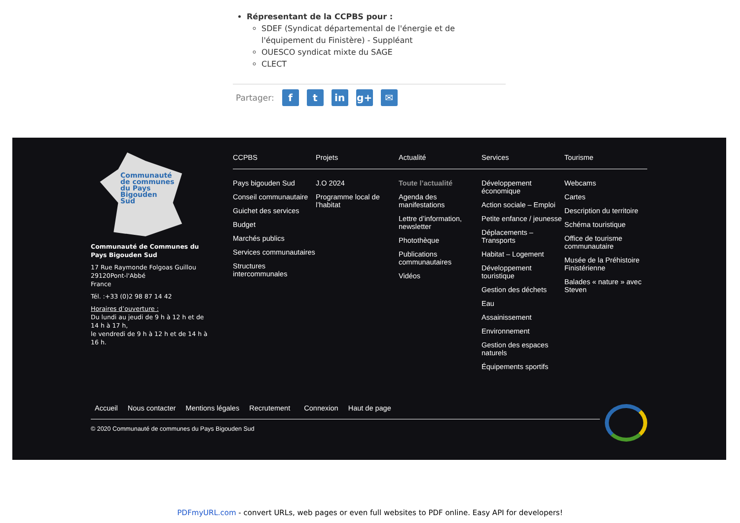Répresentant de la CCPBS pour :
SDEF (Syndicat départemental de l'énergie et de l'équipement du Finistère) - Suppléant
OUESCO syndicat mixte du SAGE
CLECT
Partager: f t in g+ ✉
Communauté
de communes
du Pays
Bigouden
Sud
Communauté de Communes du Pays Bigouden Sud
17 Rue Raymonde Folgoas Guillou
29120Pont-l'Abbé
France
Tél. :+33 (0)2 98 87 14 42
Horaires d’ouverture :
Du lundi au jeudi de 9 h à 12 h et de 14 h à 17 h,
le vendredi de 9 h à 12 h et de 14 h à 16 h.
CCPBS
Pays bigouden Sud
Conseil communautaire
Guichet des services
Budget
Marchés publics
Services communautaires
Structures intercommunales
Projets
J.O 2024
Programme local de l’habitat
Actualité
Toute l’actualité
Agenda des manifestations
Lettre d’information, newsletter
Photothèque
Publications communautaires
Vidéos
Services
Développement économique
Action sociale – Emploi
Petite enfance / jeunesse
Déplacements – Transports
Habitat – Logement
Développement touristique
Gestion des déchets
Eau
Assainissement
Environnement
Gestion des espaces naturels
Équipements sportifs
Tourisme
Webcams
Cartes
Description du territoire
Schéma touristique
Office de tourisme communautaire
Musée de la Préhistoire Finistérienne
Balades « nature » avec Steven
Accueil Nous contacter Mentions légales Recrutement Connexion Haut de page
© 2020 Communauté de communes du Pays Bigouden Sud
PDFmyURL.com - convert URLs, web pages or even full websites to PDF online. Easy API for developers!